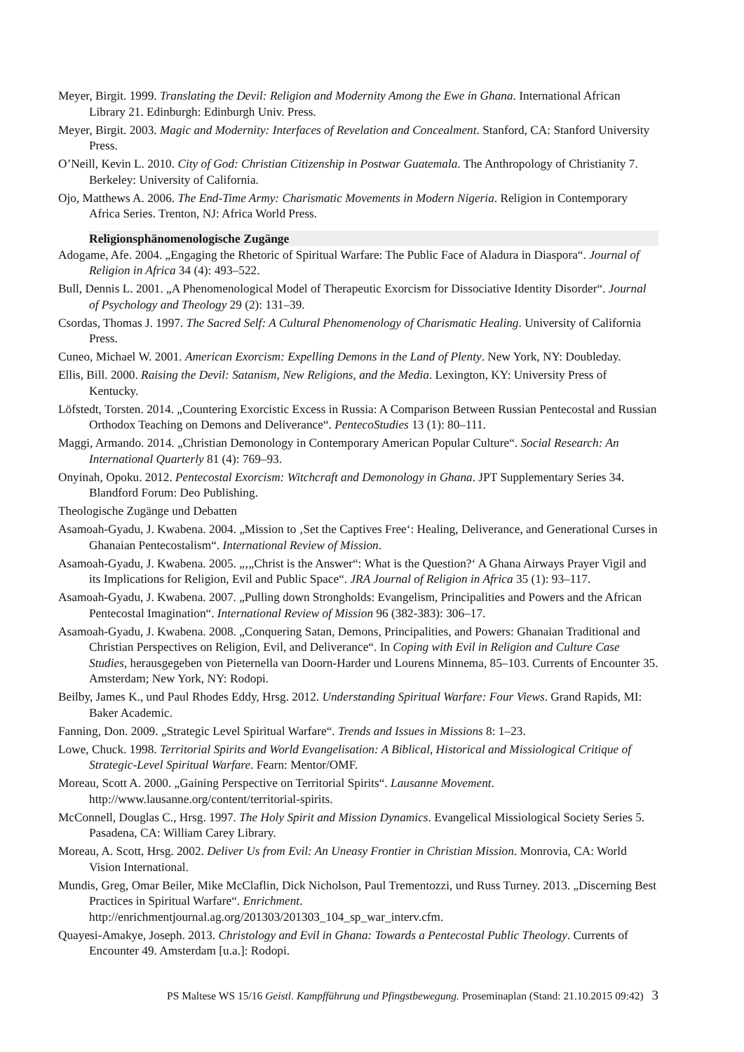Meyer, Birgit. 1999. Translating the Devil: Religion and Modernity Among the Ewe in Ghana. International African Library 21. Edinburgh: Edinburgh Univ. Press.
Meyer, Birgit. 2003. Magic and Modernity: Interfaces of Revelation and Concealment. Stanford, CA: Stanford University Press.
O’Neill, Kevin L. 2010. City of God: Christian Citizenship in Postwar Guatemala. The Anthropology of Christianity 7. Berkeley: University of California.
Ojo, Matthews A. 2006. The End-Time Army: Charismatic Movements in Modern Nigeria. Religion in Contemporary Africa Series. Trenton, NJ: Africa World Press.
Religionsphänomenologische Zugänge
Adogame, Afe. 2004. „Engaging the Rhetoric of Spiritual Warfare: The Public Face of Aladura in Diaspora“. Journal of Religion in Africa 34 (4): 493–522.
Bull, Dennis L. 2001. „A Phenomenological Model of Therapeutic Exorcism for Dissociative Identity Disorder“. Journal of Psychology and Theology 29 (2): 131–39.
Csordas, Thomas J. 1997. The Sacred Self: A Cultural Phenomenology of Charismatic Healing. University of California Press.
Cuneo, Michael W. 2001. American Exorcism: Expelling Demons in the Land of Plenty. New York, NY: Doubleday.
Ellis, Bill. 2000. Raising the Devil: Satanism, New Religions, and the Media. Lexington, KY: University Press of Kentucky.
Löfstedt, Torsten. 2014. „Countering Exorcistic Excess in Russia: A Comparison Between Russian Pentecostal and Russian Orthodox Teaching on Demons and Deliverance“. PentecoStudies 13 (1): 80–111.
Maggi, Armando. 2014. „Christian Demonology in Contemporary American Popular Culture“. Social Research: An International Quarterly 81 (4): 769–93.
Onyinah, Opoku. 2012. Pentecostal Exorcism: Witchcraft and Demonology in Ghana. JPT Supplementary Series 34. Blandford Forum: Deo Publishing.
Theologische Zugänge und Debatten
Asamoah-Gyadu, J. Kwabena. 2004. „Mission to ‚Set the Captives Free‘: Healing, Deliverance, and Generational Curses in Ghanaian Pentecostalism“. International Review of Mission.
Asamoah-Gyadu, J. Kwabena. 2005. „‚„Christ is the Answer“: What is the Question?‘ A Ghana Airways Prayer Vigil and its Implications for Religion, Evil and Public Space“. JRA Journal of Religion in Africa 35 (1): 93–117.
Asamoah-Gyadu, J. Kwabena. 2007. „Pulling down Strongholds: Evangelism, Principalities and Powers and the African Pentecostal Imagination“. International Review of Mission 96 (382-383): 306–17.
Asamoah-Gyadu, J. Kwabena. 2008. „Conquering Satan, Demons, Principalities, and Powers: Ghanaian Traditional and Christian Perspectives on Religion, Evil, and Deliverance“. In Coping with Evil in Religion and Culture Case Studies, herausgegeben von Pieternella van Doorn-Harder und Lourens Minnema, 85–103. Currents of Encounter 35. Amsterdam; New York, NY: Rodopi.
Beilby, James K., und Paul Rhodes Eddy, Hrsg. 2012. Understanding Spiritual Warfare: Four Views. Grand Rapids, MI: Baker Academic.
Fanning, Don. 2009. „Strategic Level Spiritual Warfare“. Trends and Issues in Missions 8: 1–23.
Lowe, Chuck. 1998. Territorial Spirits and World Evangelisation: A Biblical, Historical and Missiological Critique of Strategic-Level Spiritual Warfare. Fearn: Mentor/OMF.
Moreau, Scott A. 2000. „Gaining Perspective on Territorial Spirits“. Lausanne Movement. http://www.lausanne.org/content/territorial-spirits.
McConnell, Douglas C., Hrsg. 1997. The Holy Spirit and Mission Dynamics. Evangelical Missiological Society Series 5. Pasadena, CA: William Carey Library.
Moreau, A. Scott, Hrsg. 2002. Deliver Us from Evil: An Uneasy Frontier in Christian Mission. Monrovia, CA: World Vision International.
Mundis, Greg, Omar Beiler, Mike McClaflin, Dick Nicholson, Paul Trementozzi, und Russ Turney. 2013. „Discerning Best Practices in Spiritual Warfare“. Enrichment. http://enrichmentjournal.ag.org/201303/201303_104_sp_war_interv.cfm.
Quayesi-Amakye, Joseph. 2013. Christology and Evil in Ghana: Towards a Pentecostal Public Theology. Currents of Encounter 49. Amsterdam [u.a.]: Rodopi.
PS Maltese WS 15/16 Geistl. Kampfführung und Pfingstbewegung. Proseminaplan (Stand: 21.10.2015 09:42) 3